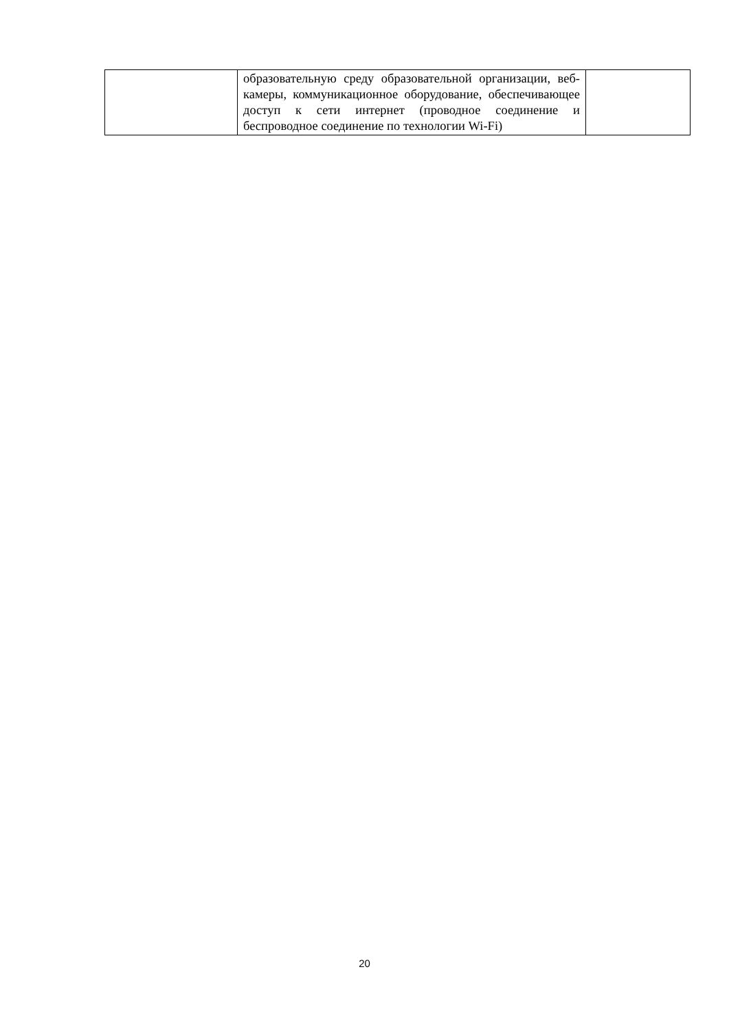| | образовательную среду образовательной организации, веб-камеры, коммуникационное оборудование, обеспечивающее доступ к сети интернет (проводное соединение и беспроводное соединение по технологии Wi-Fi) | |
20